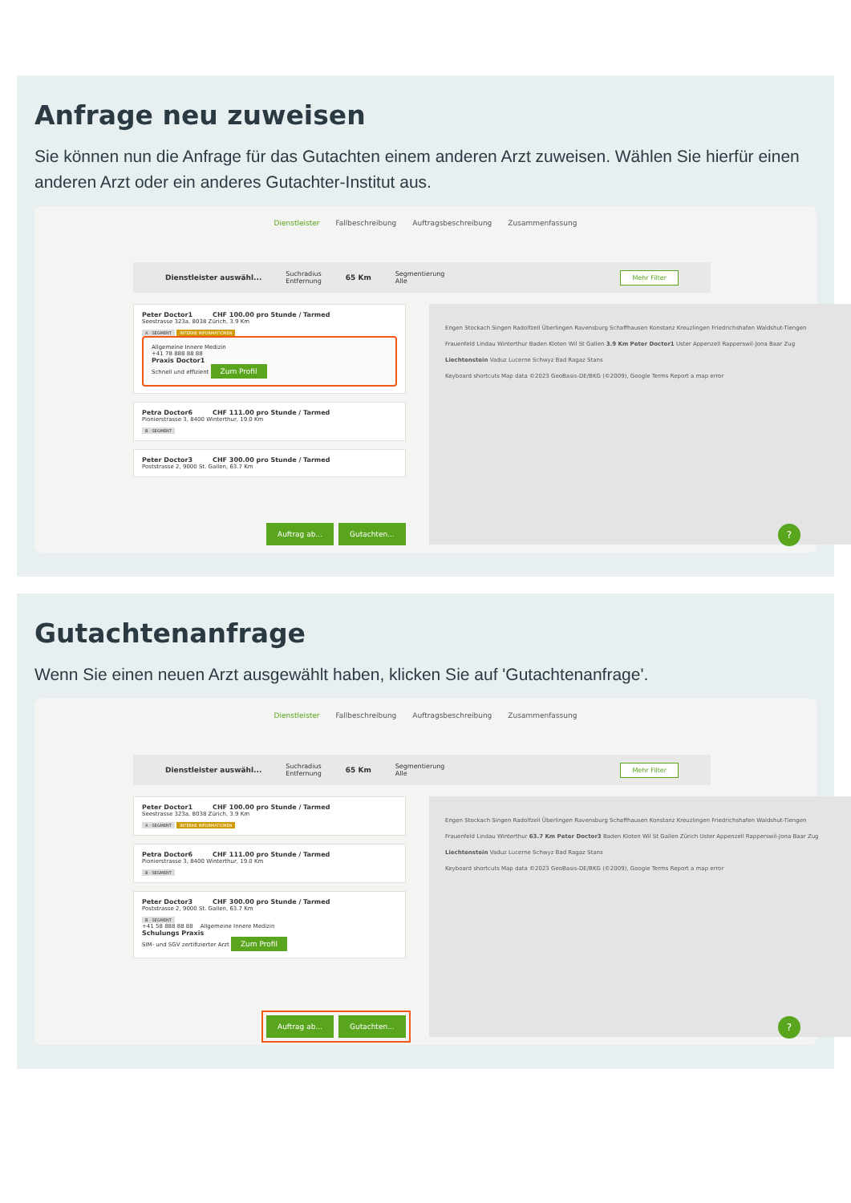Anfrage neu zuweisen
Sie können nun die Anfrage für das Gutachten einem anderen Arzt zuweisen. Wählen Sie hierfür einen anderen Arzt oder ein anderes Gutachter-Institut aus.
Dienstleister Fallbeschreibung Auftragsbeschreibung Zusammenfassung
Dienstleister auswähl... Suchradius
Entfernung 65 Km Segmentierung
Alle Mehr Filter
Peter Doctor1 CHF 100.00 pro Stunde / Tarmed
Seestrasse 323a, 8038 Zürich, 3.9 Km
A - SEGMENT INTERNE INFORMATIONEN
Allgemeine Innere Medizin
+41 78 888 88 88
Praxis Doctor1
Schnell und effizient Zum Profil
Petra Doctor6 CHF 111.00 pro Stunde / Tarmed
Pionierstrasse 3, 8400 Winterthur, 19.0 Km
B - SEGMENT
Peter Doctor3 CHF 300.00 pro Stunde / Tarmed
Poststrasse 2, 9000 St. Gallen, 63.7 Km
Auftrag ab... Gutachten...
Engen Stockach Singen Radolfzell Überlingen Ravensburg Schaffhausen Konstanz Kreuzlingen Friedrichshafen Waldshut-Tiengen Frauenfeld Lindau Winterthur Baden Kloten Wil St Gallen 3.9 Km Peter Doctor1 Uster Appenzell Rapperswil-Jona Baar Zug Liechtenstein Vaduz Lucerne Schwyz Bad Ragaz Stans
Keyboard shortcuts Map data ©2023 GeoBasis-DE/BKG (©2009), Google Terms Report a map error
?
Gutachtenanfrage
Wenn Sie einen neuen Arzt ausgewählt haben, klicken Sie auf 'Gutachtenanfrage'.
Dienstleister Fallbeschreibung Auftragsbeschreibung Zusammenfassung
Dienstleister auswähl... Suchradius
Entfernung 65 Km Segmentierung
Alle Mehr Filter
Peter Doctor1 CHF 100.00 pro Stunde / Tarmed
Seestrasse 323a, 8038 Zürich, 3.9 Km
A - SEGMENT INTERNE INFORMATIONEN
Petra Doctor6 CHF 111.00 pro Stunde / Tarmed
Pionierstrasse 3, 8400 Winterthur, 19.0 Km
B - SEGMENT
Peter Doctor3 CHF 300.00 pro Stunde / Tarmed
Poststrasse 2, 9000 St. Gallen, 63.7 Km
B - SEGMENT
+41 58 888 88 88 Allgemeine Innere Medizin
Schulungs Praxis
SIM- und SGV zertifizierter Arzt Zum Profil
Auftrag ab... Gutachten...
Engen Stockach Singen Radolfzell Überlingen Ravensburg Schaffhausen Konstanz Kreuzlingen Friedrichshafen Waldshut-Tiengen Frauenfeld Lindau Winterthur 63.7 Km Peter Doctor3 Baden Kloten Wil St Gallen Zürich Uster Appenzell Rapperswil-Jona Baar Zug Liechtenstein Vaduz Lucerne Schwyz Bad Ragaz Stans
Keyboard shortcuts Map data ©2023 GeoBasis-DE/BKG (©2009), Google Terms Report a map error
?